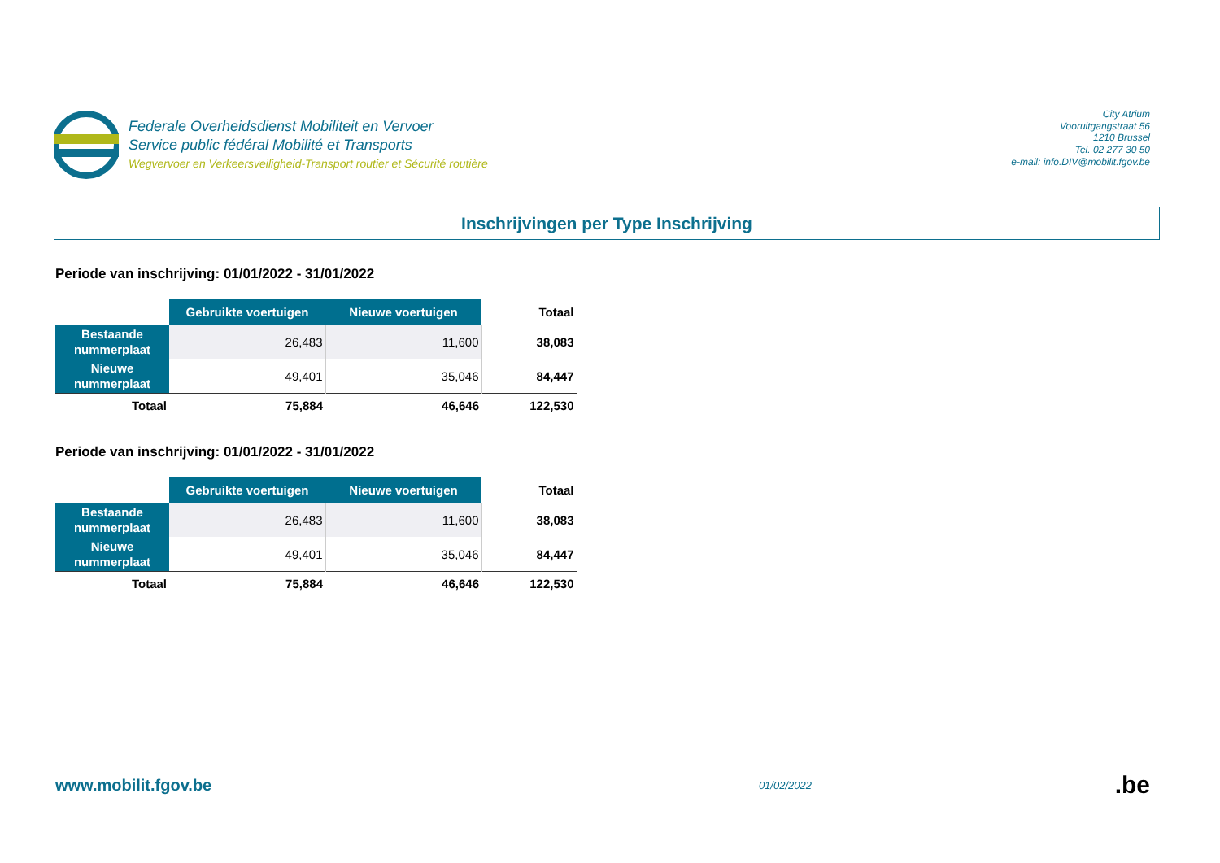Federale Overheidsdienst Mobiliteit en Vervoer
Service public fédéral Mobilité et Transports
Wegvervoer en Verkeersveiligheid-Transport routier et Sécurité routière
City Atrium
Vooruitgangstraat 56
1210 Brussel
Tel. 02 277 30 50
e-mail: info.DIV@mobilit.fgov.be
Inschrijvingen per Type Inschrijving
Periode van inschrijving: 01/01/2022 - 31/01/2022
| | Gebruikte voertuigen | Nieuwe voertuigen | Totaal |
| --- | --- | --- | --- |
| Bestaande nummerplaat | 26,483 | 11,600 | 38,083 |
| Nieuwe nummerplaat | 49,401 | 35,046 | 84,447 |
| Totaal | 75,884 | 46,646 | 122,530 |
Periode van inschrijving: 01/01/2022 - 31/01/2022
| | Gebruikte voertuigen | Nieuwe voertuigen | Totaal |
| --- | --- | --- | --- |
| Bestaande nummerplaat | 26,483 | 11,600 | 38,083 |
| Nieuwe nummerplaat | 49,401 | 35,046 | 84,447 |
| Totaal | 75,884 | 46,646 | 122,530 |
www.mobilit.fgov.be
01/02/2022
.be